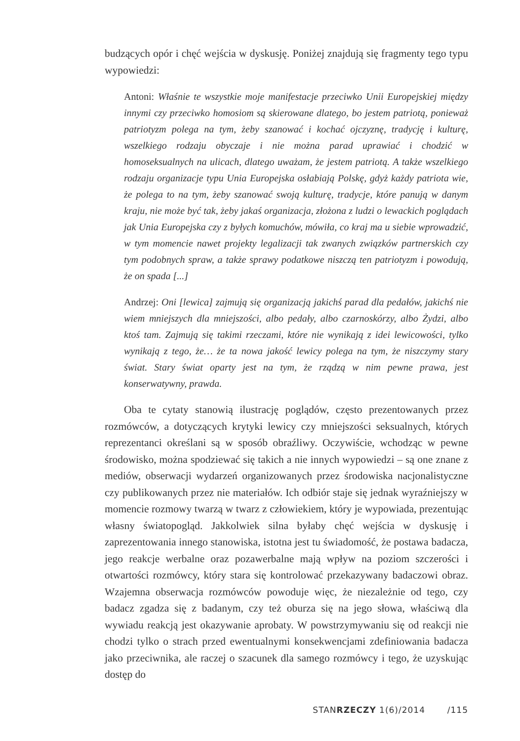budzących opór i chęć wejścia w dyskusję. Poniżej znajdują się fragmenty tego typu wypowiedzi:
Antoni: Właśnie te wszystkie moje manifestacje przeciwko Unii Europejskiej między innymi czy przeciwko homosiom są skierowane dlatego, bo jestem patriotą, ponieważ patriotyzm polega na tym, żeby szanować i kochać ojczyznę, tradycję i kulturę, wszelkiego rodzaju obyczaje i nie można parad uprawiać i chodzić w homoseksualnych na ulicach, dlatego uważam, że jestem patriotą. A także wszelkiego rodzaju organizacje typu Unia Europejska osłabiają Polskę, gdyż każdy patriota wie, że polega to na tym, żeby szanować swoją kulturę, tradycje, które panują w danym kraju, nie może być tak, żeby jakaś organizacja, złożona z ludzi o lewackich poglądach jak Unia Europejska czy z byłych komuchów, mówiła, co kraj ma u siebie wprowadzić, w tym momencie nawet projekty legalizacji tak zwanych związków partnerskich czy tym podobnych spraw, a także sprawy podatkowe niszczą ten patriotyzm i powodują, że on spada [...]
Andrzej: Oni [lewica] zajmują się organizacją jakichś parad dla pedałów, jakichś nie wiem mniejszych dla mniejszości, albo pedały, albo czarnoskórzy, albo Żydzi, albo ktoś tam. Zajmują się takimi rzeczami, które nie wynikają z idei lewicowości, tylko wynikają z tego, że… że ta nowa jakość lewicy polega na tym, że niszczymy stary świat. Stary świat oparty jest na tym, że rządzą w nim pewne prawa, jest konserwatywny, prawda.
Oba te cytaty stanowią ilustrację poglądów, często prezentowanych przez rozmówców, a dotyczących krytyki lewicy czy mniejszości seksualnych, których reprezentanci określani są w sposób obraźliwy. Oczywiście, wchodząc w pewne środowisko, można spodziewać się takich a nie innych wypowiedzi – są one znane z mediów, obserwacji wydarzeń organizowanych przez środowiska nacjonalistyczne czy publikowanych przez nie materiałów. Ich odbiór staje się jednak wyraźniejszy w momencie rozmowy twarzą w twarz z człowiekiem, który je wypowiada, prezentując własny światopogląd. Jakkolwiek silna byłaby chęć wejścia w dyskusję i zaprezentowania innego stanowiska, istotna jest tu świadomość, że postawa badacza, jego reakcje werbalne oraz pozawerbalne mają wpływ na poziom szczerości i otwartości rozmówcy, który stara się kontrolować przekazywany badaczowi obraz. Wzajemna obserwacja rozmówców powoduje więc, że niezależnie od tego, czy badacz zgadza się z badanym, czy też oburza się na jego słowa, właściwą dla wywiadu reakcją jest okazywanie aprobaty. W powstrzymywaniu się od reakcji nie chodzi tylko o strach przed ewentualnymi konsekwencjami zdefiniowania badacza jako przeciwnika, ale raczej o szacunek dla samego rozmówcy i tego, że uzyskując dostęp do
STANRZECZY 1(6)/2014 /115